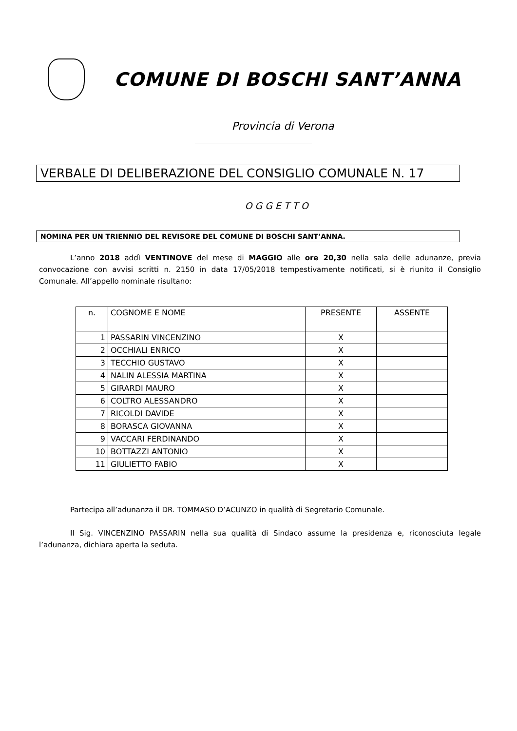COMUNE DI BOSCHI SANT’ANNA
Provincia di Verona
VERBALE DI DELIBERAZIONE DEL CONSIGLIO COMUNALE N. 17
OGGETTO
NOMINA PER UN TRIENNIO DEL REVISORE DEL COMUNE DI BOSCHI SANT’ANNA.
L’anno 2018 addì VENTINOVE del mese di MAGGIO alle ore 20,30 nella sala delle adunanze, previa convocazione con avvisi scritti n. 2150 in data 17/05/2018 tempestivamente notificati, si è riunito il Consiglio Comunale. All’appello nominale risultano:
| n. | COGNOME E NOME | PRESENTE | ASSENTE |
| --- | --- | --- | --- |
| 1 | PASSARIN VINCENZINO | X | |
| 2 | OCCHIALI ENRICO | X | |
| 3 | TECCHIO GUSTAVO | X | |
| 4 | NALIN ALESSIA MARTINA | X | |
| 5 | GIRARDI MAURO | X | |
| 6 | COLTRO ALESSANDRO | X | |
| 7 | RICOLDI DAVIDE | X | |
| 8 | BORASCA GIOVANNA | X | |
| 9 | VACCARI FERDINANDO | X | |
| 10 | BOTTAZZI ANTONIO | X | |
| 11 | GIULIETTO FABIO | X | |
Partecipa all’adunanza il DR. TOMMASO D’ACUNZO in qualità di Segretario Comunale.
Il Sig. VINCENZINO PASSARIN nella sua qualità di Sindaco assume la presidenza e, riconosciuta legale l’adunanza, dichiara aperta la seduta.